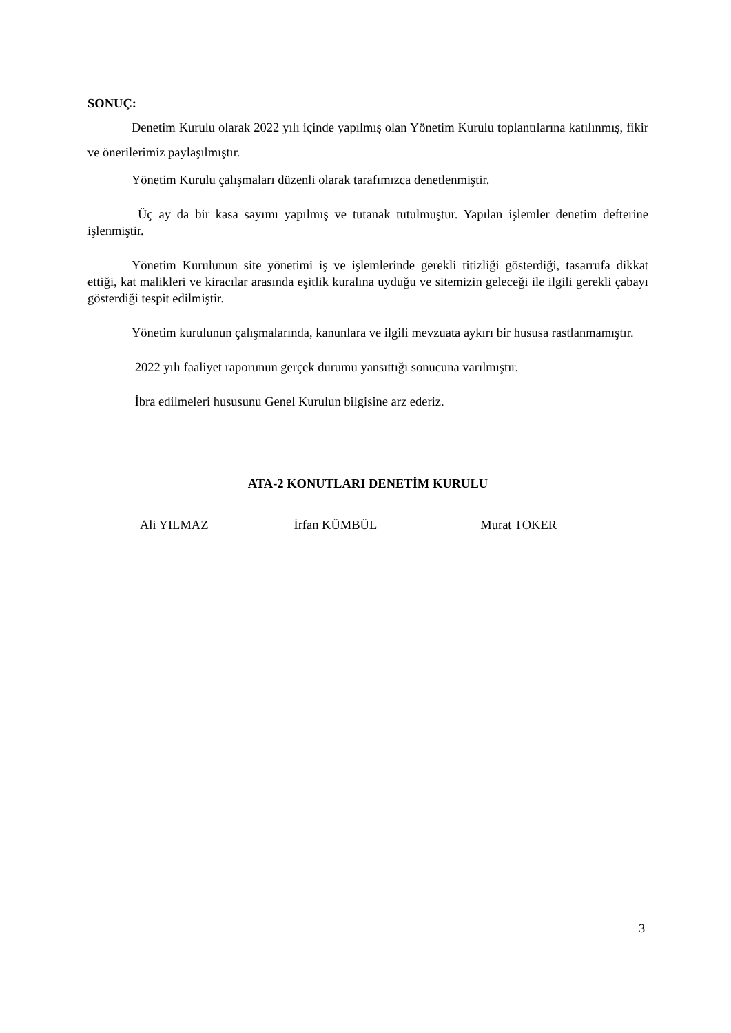SONUÇ:
Denetim Kurulu olarak 2022 yılı içinde yapılmış olan Yönetim Kurulu toplantılarına katılınmış, fikir ve önerilerimiz paylaşılmıştır.
Yönetim Kurulu çalışmaları düzenli olarak tarafımızca denetlenmiştir.
Üç ay da bir kasa sayımı yapılmış ve tutanak tutulmuştur. Yapılan işlemler denetim defterine işlenmiştir.
Yönetim Kurulunun site yönetimi iş ve işlemlerinde gerekli titizliği gösterdiği, tasarrufa dikkat ettiği, kat malikleri ve kiracılar arasında eşitlik kuralına uyduğu ve sitemizin geleceği ile ilgili gerekli çabayı gösterdiği tespit edilmiştir.
Yönetim kurulunun çalışmalarında, kanunlara ve ilgili mevzuata aykırı bir hususa rastlanmamıştır.
2022 yılı faaliyet raporunun gerçek durumu yansıttığı sonucuna varılmıştır.
İbra edilmeleri hususunu Genel Kurulun bilgisine arz ederiz.
ATA-2 KONUTLARI DENETİM KURULU
Ali YILMAZ İrfan KÜMBÜL Murat TOKER
3